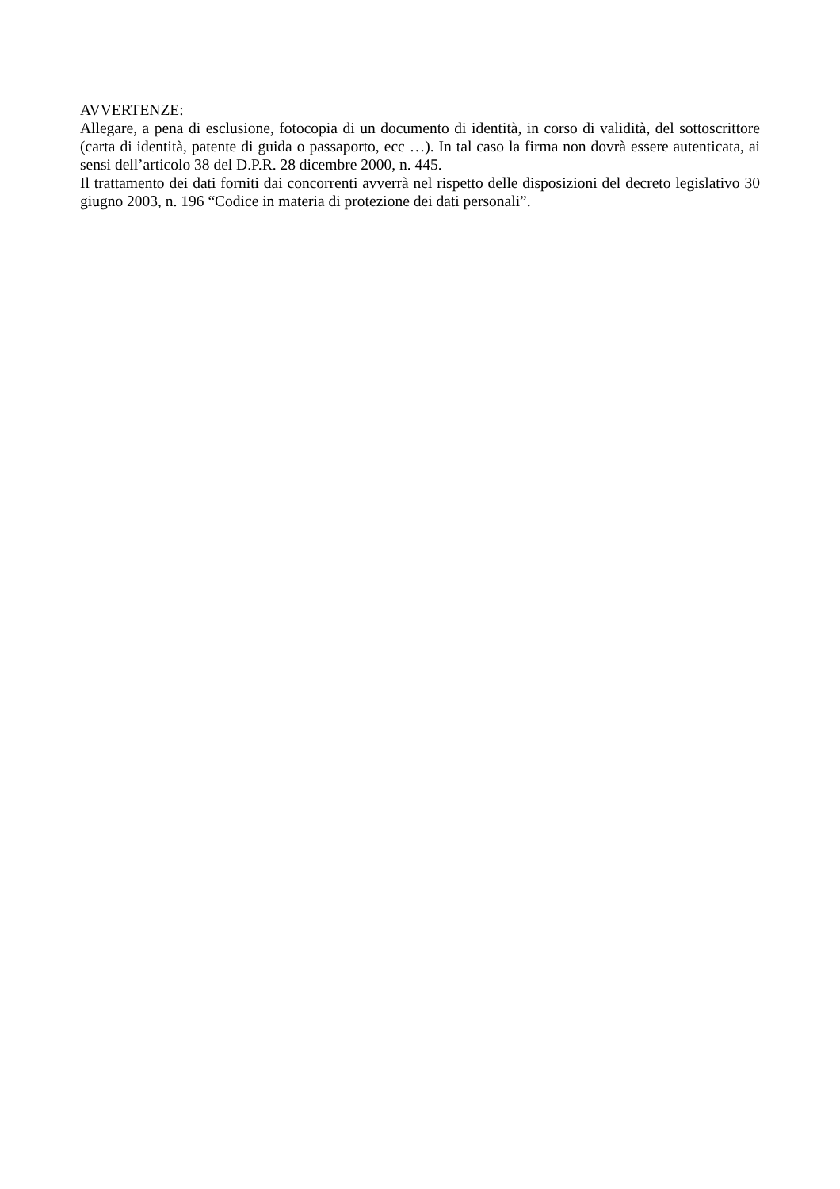AVVERTENZE:
Allegare, a pena di esclusione, fotocopia di un documento di identità, in corso di validità, del sottoscrittore (carta di identità, patente di guida o passaporto, ecc …). In tal caso la firma non dovrà essere autenticata, ai sensi dell’articolo 38 del D.P.R. 28 dicembre 2000, n. 445.
Il trattamento dei dati forniti dai concorrenti avverrà nel rispetto delle disposizioni del decreto legislativo 30 giugno 2003, n. 196 “Codice in materia di protezione dei dati personali”.